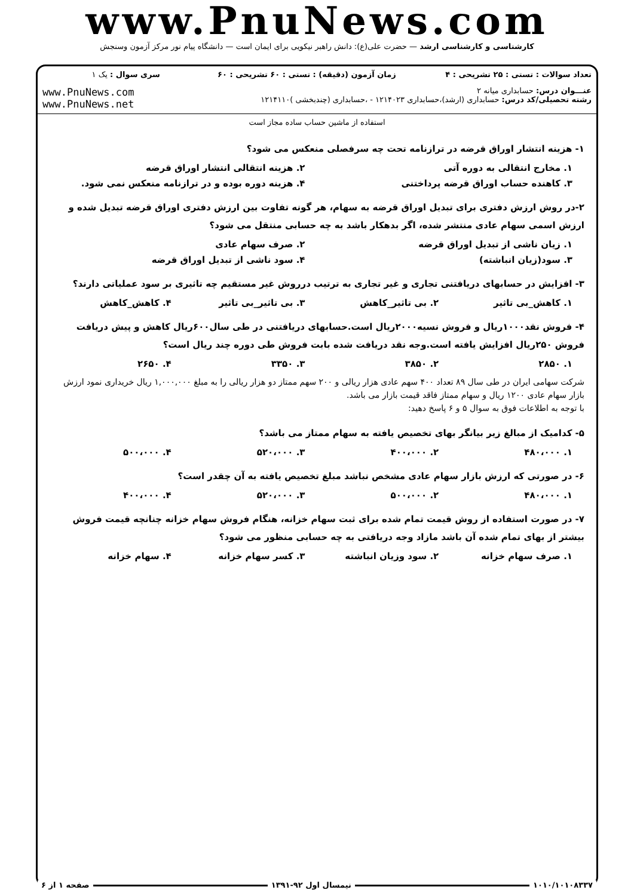www.PnuNews.com
کارشناسی و کارشناسی ارشد — حضرت علی(ع): دانش راهبر نیکویی برای ایمان است — دانشگاه پیام نور مرکز آزمون وسنجش
| تعداد سوالات : تستی : ۲۵ تشریحی : ۴ | زمان آزمون (دقیقه) : تستی : ۶۰ تشریحی : ۶۰ | سری سوال : یک ۱ |
| عنـــوان درس: حسابداری میانه ۲ رشته تحصیلی/کد درس: حسابداری (ارشد)،حسابداری ۱۲۱۴۰۲۳ - ،حسابداری (چندبخشی )۱۲۱۴۱۱۰ | | www.PnuNews.com www.PnuNews.net |
| استفاده از ماشین حساب ساده مجاز است | | |
۱- هزینه انتشار اوراق قرضه در ترازنامه تحت چه سرفصلی منعکس می شود؟
۱. مخارج انتقالی به دوره آتی ۲. هزینه انتقالی انتشار اوراق قرضه
۳. کاهنده حساب اوراق قرضه پرداختنی ۴. هزینه دوره بوده و در ترازنامه منعکس نمی شود.
۲-در روش ارزش دفتری برای تبدیل اوراق قرضه به سهام، هر گونه تفاوت بین ارزش دفتری اوراق قرضه تبدیل شده و ارزش اسمی سهام عادی منتشر شده، اگر بدهکار باشد به چه حسابی منتقل می شود؟
۱. زیان ناشی از تبدیل اوراق قرضه ۲. صرف سهام عادی
۳. سود(زیان انباشته) ۴. سود ناشی از تبدیل اوراق قرضه
۳- افزایش در حسابهای دریافتنی تجاری و غیر تجاری به ترتیب درروش غیر مستقیم چه تاثیری بر سود عملیاتی دارند؟
۱. کاهش_بی تاثیر ۲. بی تاثیر_کاهش ۳. بی تاثیر_بی تاثیر ۴. کاهش_کاهش
۴- فروش نقد۱۰۰۰ریال و فروش نسیه۲۰۰۰ریال است.حسابهای دریافتنی در طی سال۶۰۰ریال کاهش و پیش دریافت فروش ۲۵۰ریال افزایش یافته است.وجه نقد دریافت شده بابت فروش طی دوره چند ریال است؟
۱. ۲۸۵۰ ۲. ۳۸۵۰ ۳. ۳۳۵۰ ۴. ۲۶۵۰
شرکت سهامی ایران در طی سال ۸۹ تعداد ۴۰۰ سهم عادی هزار ریالی و ۲۰۰ سهم ممتاز دو هزار ریالی را به مبلغ ۱,۰۰۰,۰۰۰ ریال خریداری نمود ارزش بازار سهام عادی ۱۲۰۰ ریال و سهام ممتاز فاقد قیمت بازار می باشد.
با توجه به اطلاعات فوق به سوال ۵ و ۶ پاسخ دهید:
۵- کدامیک از مبالغ زیر بیانگر بهای تخصیص یافته به سهام ممتاز می باشد؟
۱. ۴۸۰،۰۰۰ ۲. ۴۰۰،۰۰۰ ۳. ۵۲۰،۰۰۰ ۴. ۵۰۰،۰۰۰
۶- در صورتی که ارزش بازار سهام عادی مشخص نباشد مبلغ تخصیص یافته به آن چقدر است؟
۱. ۴۸۰،۰۰۰ ۲. ۵۰۰،۰۰۰ ۳. ۵۲۰،۰۰۰ ۴. ۴۰۰،۰۰۰
۷- در صورت استفاده از روش قیمت تمام شده برای ثبت سهام خزانه، هنگام فروش سهام خزانه چنانچه قیمت فروش بیشتر از بهای تمام شده آن باشد مازاد وجه دریافتی به چه حسابی منظور می شود؟
۱. صرف سهام خزانه ۲. سود وزیان انباشته ۳. کسر سهام خزانه ۴. سهام خزانه
۱۰۱۰/۱۰۱۰۸۳۳۷ نیمسال اول ۹۲-۱۳۹۱ صفحه ۱ از ۶